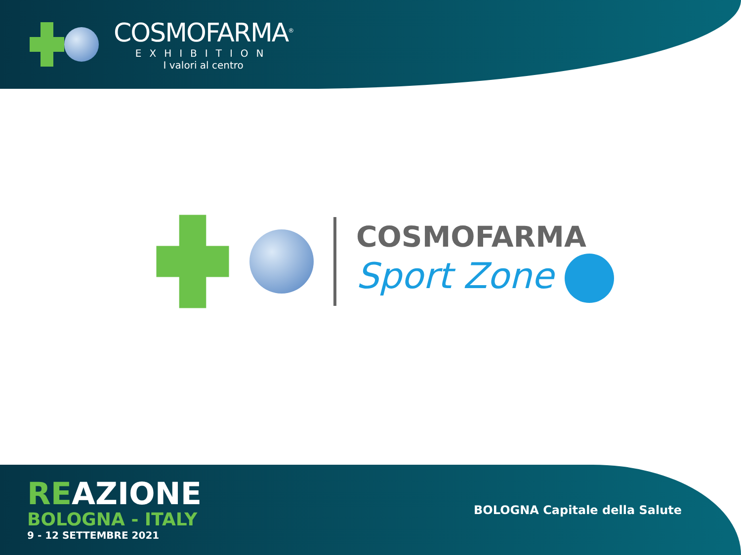COSMOFARMA<sup>®</sup>
EXHIBITION
I valori al centro
COSMOFARMA
Sport Zone
REAZIONE
BOLOGNA - ITALY
9 - 12 SETTEMBRE 2021
BOLOGNA Capitale della Salute